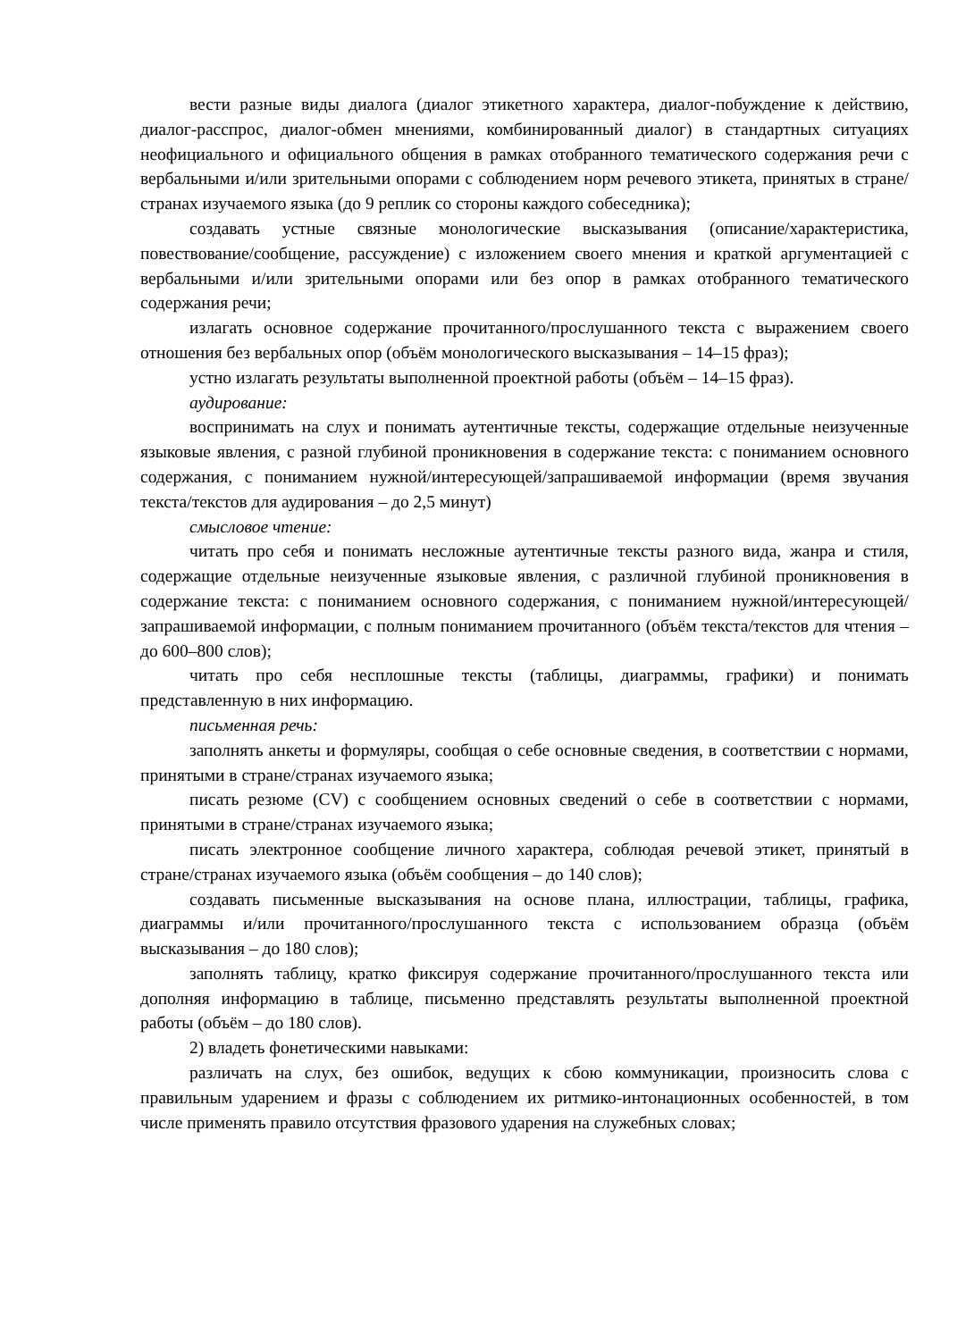вести разные виды диалога (диалог этикетного характера, диалог-побуждение к действию, диалог-расспрос, диалог-обмен мнениями, комбинированный диалог) в стандартных ситуациях неофициального и официального общения в рамках отобранного тематического содержания речи с вербальными и/или зрительными опорами с соблюдением норм речевого этикета, принятых в стране/странах изучаемого языка (до 9 реплик со стороны каждого собеседника);
создавать устные связные монологические высказывания (описание/характеристика, повествование/сообщение, рассуждение) с изложением своего мнения и краткой аргументацией с вербальными и/или зрительными опорами или без опор в рамках отобранного тематического содержания речи;
излагать основное содержание прочитанного/прослушанного текста с выражением своего отношения без вербальных опор (объём монологического высказывания – 14–15 фраз);
устно излагать результаты выполненной проектной работы (объём – 14–15 фраз).
аудирование:
воспринимать на слух и понимать аутентичные тексты, содержащие отдельные неизученные языковые явления, с разной глубиной проникновения в содержание текста: с пониманием основного содержания, с пониманием нужной/интересующей/запрашиваемой информации (время звучания текста/текстов для аудирования – до 2,5 минут)
смысловое чтение:
читать про себя и понимать несложные аутентичные тексты разного вида, жанра и стиля, содержащие отдельные неизученные языковые явления, с различной глубиной проникновения в содержание текста: с пониманием основного содержания, с пониманием нужной/интересующей/запрашиваемой информации, с полным пониманием прочитанного (объём текста/текстов для чтения – до 600–800 слов);
читать про себя несплошные тексты (таблицы, диаграммы, графики) и понимать представленную в них информацию.
письменная речь:
заполнять анкеты и формуляры, сообщая о себе основные сведения, в соответствии с нормами, принятыми в стране/странах изучаемого языка;
писать резюме (CV) с сообщением основных сведений о себе в соответствии с нормами, принятыми в стране/странах изучаемого языка;
писать электронное сообщение личного характера, соблюдая речевой этикет, принятый в стране/странах изучаемого языка (объём сообщения – до 140 слов);
создавать письменные высказывания на основе плана, иллюстрации, таблицы, графика, диаграммы и/или прочитанного/прослушанного текста с использованием образца (объём высказывания – до 180 слов);
заполнять таблицу, кратко фиксируя содержание прочитанного/прослушанного текста или дополняя информацию в таблице, письменно представлять результаты выполненной проектной работы (объём – до 180 слов).
2) владеть фонетическими навыками:
различать на слух, без ошибок, ведущих к сбою коммуникации, произносить слова с правильным ударением и фразы с соблюдением их ритмико-интонационных особенностей, в том числе применять правило отсутствия фразового ударения на служебных словах;